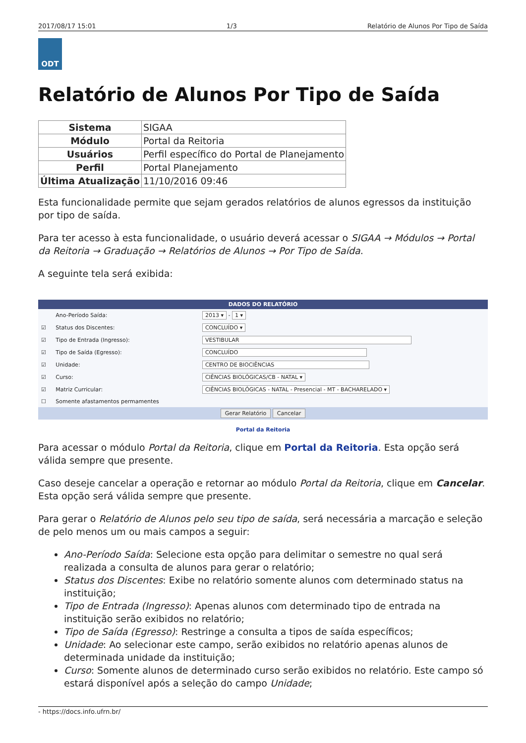2017/08/17 15:01 1/3 Relatório de Alunos Por Tipo de Saída
ODT
Relatório de Alunos Por Tipo de Saída
| Sistema | SIGAA |
| Módulo | Portal da Reitoria |
| Usuários | Perfil específico do Portal de Planejamento |
| Perfil | Portal Planejamento |
| Última Atualização | 11/10/2016 09:46 |
Esta funcionalidade permite que sejam gerados relatórios de alunos egressos da instituição por tipo de saída.
Para ter acesso à esta funcionalidade, o usuário deverá acessar o SIGAA → Módulos → Portal da Reitoria → Graduação → Relatórios de Alunos → Por Tipo de Saída.
A seguinte tela será exibida:
DADOS DO RELATÓRIO
| | Ano-Período Saída: | 2013 ▾ - 1 ▾ |
| ☑ | Status dos Discentes: | CONCLUÍDO ▾ |
| ☑ | Tipo de Entrada (Ingresso): | VESTIBULAR |
| ☑ | Tipo de Saída (Egresso): | CONCLUÍDO |
| ☑ | Unidade: | CENTRO DE BIOCIÊNCIAS |
| ☑ | Curso: | CIÊNCIAS BIOLÓGICAS/CB - NATAL ▾ |
| ☑ | Matriz Curricular: | CIÊNCIAS BIOLÓGICAS - NATAL - Presencial - MT - BACHARELADO ▾ |
| ☐ | Somente afastamentos permamentes | |
Gerar Relatório Cancelar
Portal da Reitoria
Para acessar o módulo Portal da Reitoria, clique em Portal da Reitoria. Esta opção será válida sempre que presente.
Caso deseje cancelar a operação e retornar ao módulo Portal da Reitoria, clique em Cancelar. Esta opção será válida sempre que presente.
Para gerar o Relatório de Alunos pelo seu tipo de saída, será necessária a marcação e seleção de pelo menos um ou mais campos a seguir:
Ano-Período Saída: Selecione esta opção para delimitar o semestre no qual será realizada a consulta de alunos para gerar o relatório;
Status dos Discentes: Exibe no relatório somente alunos com determinado status na instituição;
Tipo de Entrada (Ingresso): Apenas alunos com determinado tipo de entrada na instituição serão exibidos no relatório;
Tipo de Saída (Egresso): Restringe a consulta a tipos de saída específicos;
Unidade: Ao selecionar este campo, serão exibidos no relatório apenas alunos de determinada unidade da instituição;
Curso: Somente alunos de determinado curso serão exibidos no relatório. Este campo só estará disponível após a seleção do campo Unidade;
- https://docs.info.ufrn.br/